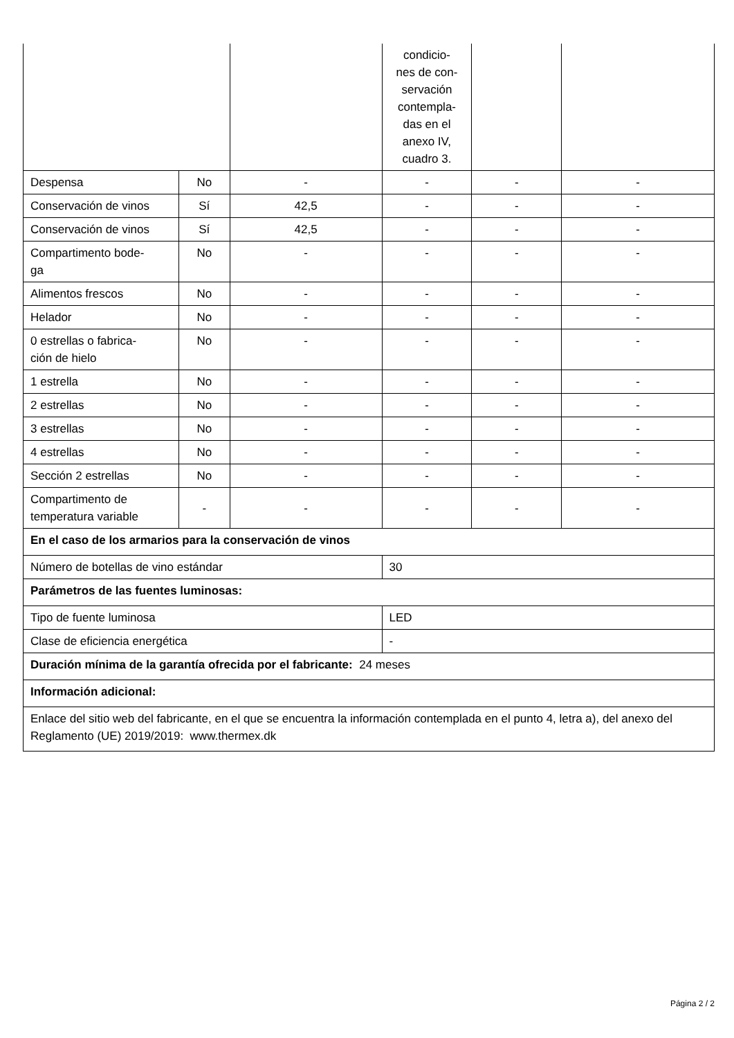| | | | condicio- nes de con- servación contempla- das en el anexo IV, cuadro 3. | | |
| Despensa | No | - | - | - | - |
| Conservación de vinos | Sí | 42,5 | - | - | - |
| Conservación de vinos | Sí | 42,5 | - | - | - |
| Compartimento bode- ga | No | - | - | - | - |
| Alimentos frescos | No | - | - | - | - |
| Helador | No | - | - | - | - |
| 0 estrellas o fabrica- ción de hielo | No | - | - | - | - |
| 1 estrella | No | - | - | - | - |
| 2 estrellas | No | - | - | - | - |
| 3 estrellas | No | - | - | - | - |
| 4 estrellas | No | - | - | - | - |
| Sección 2 estrellas | No | - | - | - | - |
| Compartimento de temperatura variable | - | - | - | - | - |
| En el caso de los armarios para la conservación de vinos | | | | | |
| Número de botellas de vino estándar | | | 30 | | |
| Parámetros de las fuentes luminosas: | | | | | |
| Tipo de fuente luminosa | | | LED | | |
| Clase de eficiencia energética | | | - | | |
| Duración mínima de la garantía ofrecida por el fabricante: 24 meses | | | | | |
| Información adicional: | | | | | |
| Enlace del sitio web del fabricante, en el que se encuentra la información contemplada en el punto 4, letra a), del anexo del Reglamento (UE) 2019/2019: www.thermex.dk | | | | | |
Página 2 / 2